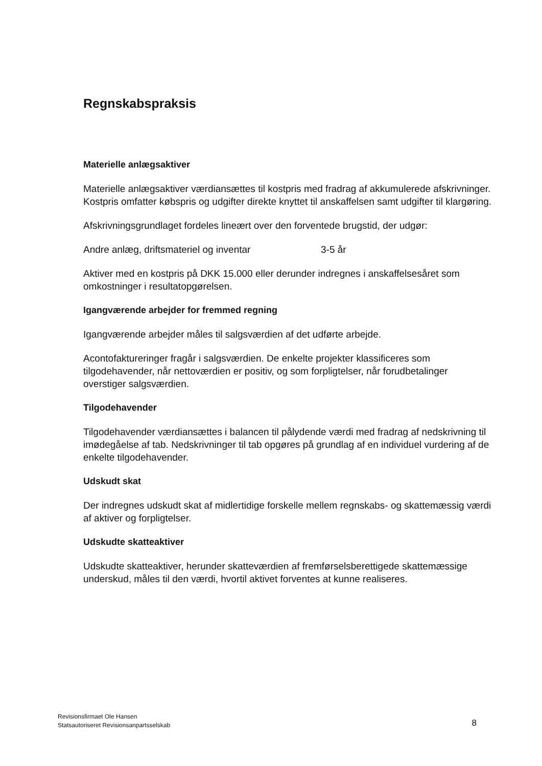Regnskabspraksis
Materielle anlægsaktiver
Materielle anlægsaktiver værdiansættes til kostpris med fradrag af akkumulerede afskrivninger.
Kostpris omfatter købspris og udgifter direkte knyttet til anskaffelsen samt udgifter til klargøring.
Afskrivningsgrundlaget fordeles lineært over den forventede brugstid, der udgør:
Andre anlæg, driftsmateriel og inventar 3-5 år
Aktiver med en kostpris på DKK 15.000 eller derunder indregnes i anskaffelsesåret som omkostninger i resultatopgørelsen.
Igangværende arbejder for fremmed regning
Igangværende arbejder måles til salgsværdien af det udførte arbejde.
Acontofaktureringer fragår i salgsværdien. De enkelte projekter klassificeres som tilgodehavender, når nettoværdien er positiv, og som forpligtelser, når forudbetalinger overstiger salgsværdien.
Tilgodehavender
Tilgodehavender værdiansættes i balancen til pålydende værdi med fradrag af nedskrivning til imødegåelse af tab. Nedskrivninger til tab opgøres på grundlag af en individuel vurdering af de enkelte tilgodehavender.
Udskudt skat
Der indregnes udskudt skat af midlertidige forskelle mellem regnskabs- og skattemæssig værdi af aktiver og forpligtelser.
Udskudte skatteaktiver
Udskudte skatteaktiver, herunder skatteværdien af fremførselsberettigede skattemæssige underskud, måles til den værdi, hvortil aktivet forventes at kunne realiseres.
Revisionsfirmaet Ole Hansen
Statsautoriseret Revisionsanpartsselskab
8